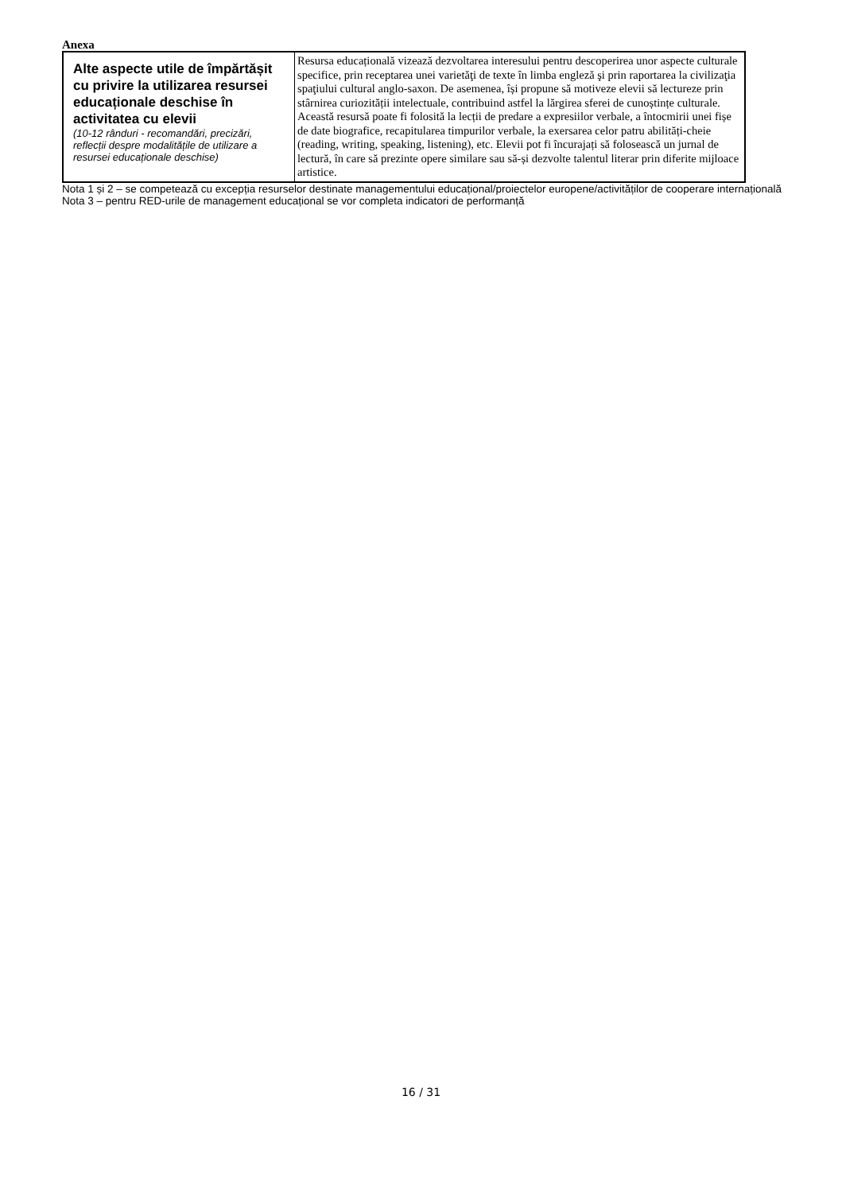Anexa
| Alte aspecte utile de împărtășit cu privire la utilizarea resursei educaționale deschise în activitatea cu elevii (10-12 rânduri - recomandări, precizări, reflecții despre modalitățile de utilizare a resursei educaționale deschise) | Resursa educațională vizează dezvoltarea interesului pentru descoperirea unor aspecte culturale specifice, prin receptarea unei varietăţi de texte în limba engleză şi prin raportarea la civilizaţia spaţiului cultural anglo-saxon. De asemenea, își propune să motiveze elevii să lectureze prin stârnirea curiozității intelectuale, contribuind astfel la lărgirea sferei de cunoștințe culturale. Această resursă poate fi folosită la lecții de predare a expresiilor verbale, a întocmirii unei fișe de date biografice, recapitularea timpurilor verbale, la exersarea celor patru abilități-cheie (reading, writing, speaking, listening), etc. Elevii pot fi încurajați să folosească un jurnal de lectură, în care să prezinte opere similare sau să-și dezvolte talentul literar prin diferite mijloace artistice. |
Nota 1 și 2 – se competează cu excepția resurselor destinate managementului educațional/proiectelor europene/activităților de cooperare internațională
Nota 3 – pentru RED-urile de management educațional se vor completa indicatori de performanță
16 / 31